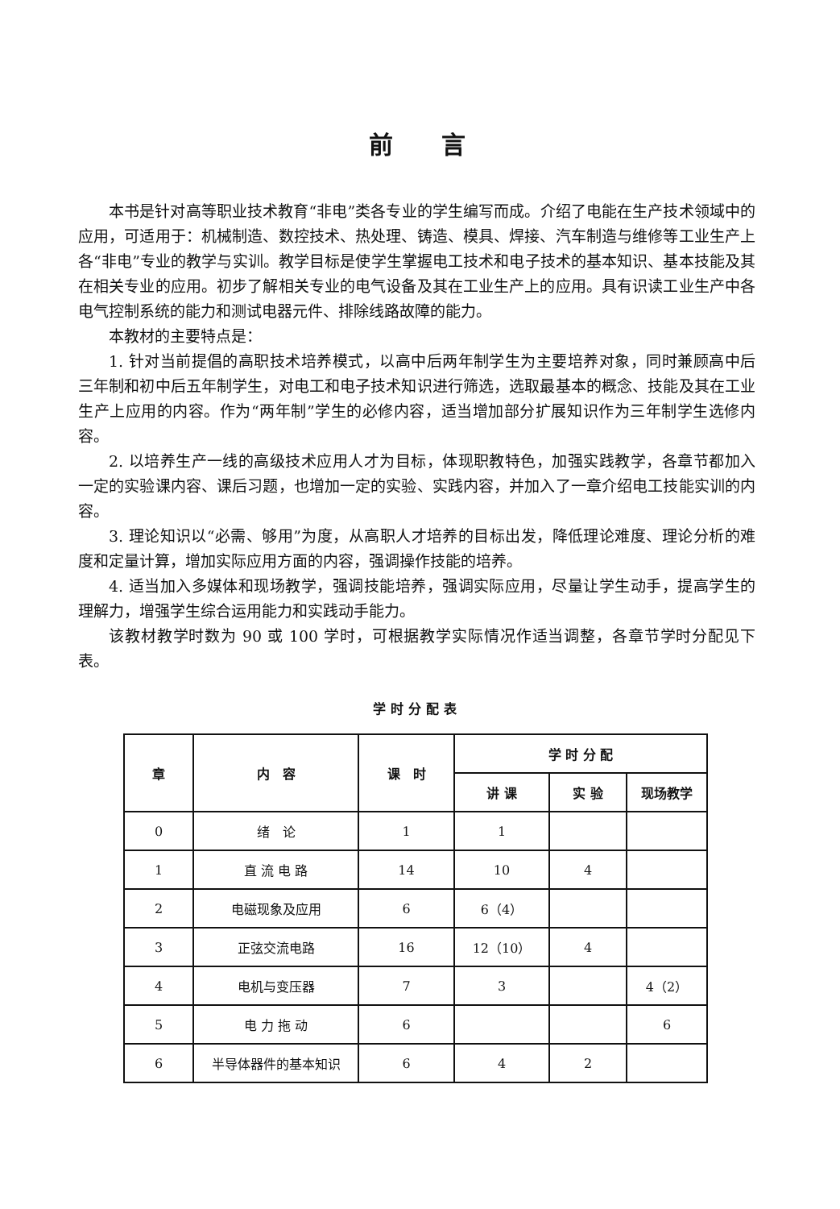前　　言
本书是针对高等职业技术教育“非电”类各专业的学生编写而成。介绍了电能在生产技术领域中的应用，可适用于：机械制造、数控技术、热处理、铸造、模具、焊接、汽车制造与维修等工业生产上各“非电”专业的教学与实训。教学目标是使学生掌握电工技术和电子技术的基本知识、基本技能及其在相关专业的应用。初步了解相关专业的电气设备及其在工业生产上的应用。具有识读工业生产中各电气控制系统的能力和测试电器元件、排除线路故障的能力。
本教材的主要特点是：
1. 针对当前提倡的高职技术培养模式，以高中后两年制学生为主要培养对象，同时兼顾高中后三年制和初中后五年制学生，对电工和电子技术知识进行筛选，选取最基本的概念、技能及其在工业生产上应用的内容。作为“两年制”学生的必修内容，适当增加部分扩展知识作为三年制学生选修内容。
2. 以培养生产一线的高级技术应用人才为目标，体现职教特色，加强实践教学，各章节都加入一定的实验课内容、课后习题，也增加一定的实验、实践内容，并加入了一章介绍电工技能实训的内容。
3. 理论知识以“必需、够用”为度，从高职人才培养的目标出发，降低理论难度、理论分析的难度和定量计算，增加实际应用方面的内容，强调操作技能的培养。
4. 适当加入多媒体和现场教学，强调技能培养，强调实际应用，尽量让学生动手，提高学生的理解力，增强学生综合运用能力和实践动手能力。
该教材教学时数为 90 或 100 学时，可根据教学实际情况作适当调整，各章节学时分配见下表。
学时分配表
| 章 | 内 容 | 课 时 | 学 时 分 配 | | |
| --- | --- | --- | --- | --- | --- |
| | | | 讲 课 | 实 验 | 现场教学 |
| 0 | 绪 论 | 1 | 1 | | |
| 1 | 直 流 电 路 | 14 | 10 | 4 | |
| 2 | 电磁现象及应用 | 6 | 6（4） | | |
| 3 | 正弦交流电路 | 16 | 12（10） | 4 | |
| 4 | 电机与变压器 | 7 | 3 | | 4（2） |
| 5 | 电 力 拖 动 | 6 | | | 6 |
| 6 | 半导体器件的基本知识 | 6 | 4 | 2 | |